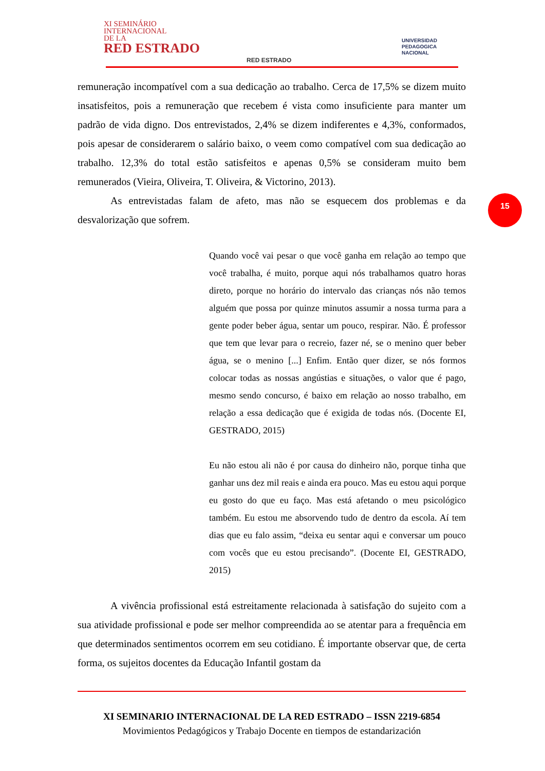XI SEMINÁRIO
INTERNACIONAL
DE LA
RED ESTRADO
RED ESTRADO
UNIVERSIDAD
PEDAGOGICA
NACIONAL
15
remuneração incompatível com a sua dedicação ao trabalho. Cerca de 17,5% se dizem muito insatisfeitos, pois a remuneração que recebem é vista como insuficiente para manter um padrão de vida digno. Dos entrevistados, 2,4% se dizem indiferentes e 4,3%, conformados, pois apesar de considerarem o salário baixo, o veem como compatível com sua dedicação ao trabalho. 12,3% do total estão satisfeitos e apenas 0,5% se consideram muito bem remunerados (Vieira, Oliveira, T. Oliveira, & Victorino, 2013).
As entrevistadas falam de afeto, mas não se esquecem dos problemas e da desvalorização que sofrem.
Quando você vai pesar o que você ganha em relação ao tempo que você trabalha, é muito, porque aqui nós trabalhamos quatro horas direto, porque no horário do intervalo das crianças nós não temos alguém que possa por quinze minutos assumir a nossa turma para a gente poder beber água, sentar um pouco, respirar. Não. É professor que tem que levar para o recreio, fazer né, se o menino quer beber água, se o menino [...] Enfim. Então quer dizer, se nós formos colocar todas as nossas angústias e situações, o valor que é pago, mesmo sendo concurso, é baixo em relação ao nosso trabalho, em relação a essa dedicação que é exigida de todas nós. (Docente EI, GESTRADO, 2015)
Eu não estou ali não é por causa do dinheiro não, porque tinha que ganhar uns dez mil reais e ainda era pouco. Mas eu estou aqui porque eu gosto do que eu faço. Mas está afetando o meu psicológico também. Eu estou me absorvendo tudo de dentro da escola. Aí tem dias que eu falo assim, “deixa eu sentar aqui e conversar um pouco com vocês que eu estou precisando”. (Docente EI, GESTRADO, 2015)
A vivência profissional está estreitamente relacionada à satisfação do sujeito com a sua atividade profissional e pode ser melhor compreendida ao se atentar para a frequência em que determinados sentimentos ocorrem em seu cotidiano. É importante observar que, de certa forma, os sujeitos docentes da Educação Infantil gostam da
XI SEMINARIO INTERNACIONAL DE LA RED ESTRADO – ISSN 2219-6854
Movimientos Pedagógicos y Trabajo Docente en tiempos de estandarización